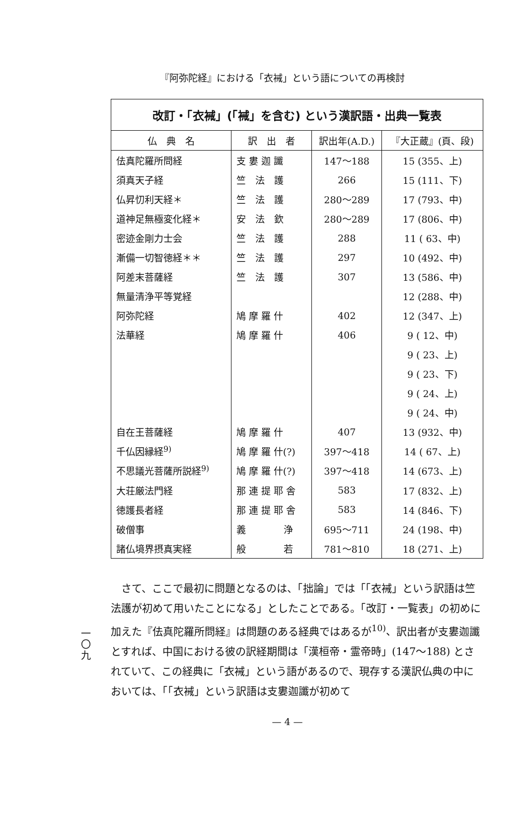『阿弥陀経』における「衣裓」という語についての再検討
改訂・「衣裓」(「裓」を含む) という漢訳語・出典一覧表
| 仏 典 名 | 訳 出 者 | 訳出年(A.D.) | 『大正蔵』(頁、段) |
| --- | --- | --- | --- |
| 佉真陀羅所問経 | 支 婁 迦 讖 | 147〜188 | 15 (355、上) |
| 須真天子経 | 竺 法 護 | 266 | 15 (111、下) |
| 仏昇忉利天経＊ | 竺 法 護 | 280〜289 | 17 (793、中) |
| 道神足無極変化経＊ | 安 法 欽 | 280〜289 | 17 (806、中) |
| 密迹金剛力士会 | 竺 法 護 | 288 | 11 ( 63、中) |
| 漸備一切智徳経＊＊ | 竺 法 護 | 297 | 10 (492、中) |
| 阿差末菩薩経 | 竺 法 護 | 307 | 13 (586、中) |
| 無量清浄平等覚経 | | | 12 (288、中) |
| 阿弥陀経 | 鳩 摩 羅 什 | 402 | 12 (347、上) |
| 法華経 | 鳩 摩 羅 什 | 406 | 9 ( 12、中) |
| | | | 9 ( 23、上) |
| | | | 9 ( 23、下) |
| | | | 9 ( 24、上) |
| | | | 9 ( 24、中) |
| 自在王菩薩経 | 鳩 摩 羅 什 | 407 | 13 (932、中) |
| 千仏因縁経<sup>9)</sup> | 鳩 摩 羅 什(?) | 397〜418 | 14 ( 67、上) |
| 不思議光菩薩所説経<sup>9)</sup> | 鳩 摩 羅 什(?) | 397〜418 | 14 (673、上) |
| 大荘厳法門経 | 那 連 提 耶 舎 | 583 | 17 (832、上) |
| 徳護長者経 | 那 連 提 耶 舎 | 583 | 14 (846、下) |
| 破僧事 | 義 浄 | 695〜711 | 24 (198、中) |
| 諸仏境界摂真実経 | 般 若 | 781〜810 | 18 (271、上) |
一
〇
九
さて、ここで最初に問題となるのは、「拙論」では「「衣裓」という訳語は竺法護が初めて用いたことになる」としたことである。「改訂・一覧表」の初めに加えた『佉真陀羅所問経』は問題のある経典ではあるが<sup>10)</sup>、訳出者が支婁迦讖とすれば、中国における彼の訳経期間は「漢桓帝・霊帝時」(147〜188) とされていて、この経典に「衣裓」という語があるので、現存する漢訳仏典の中においては、「「衣裓」という訳語は支婁迦讖が初めて
— 4 —